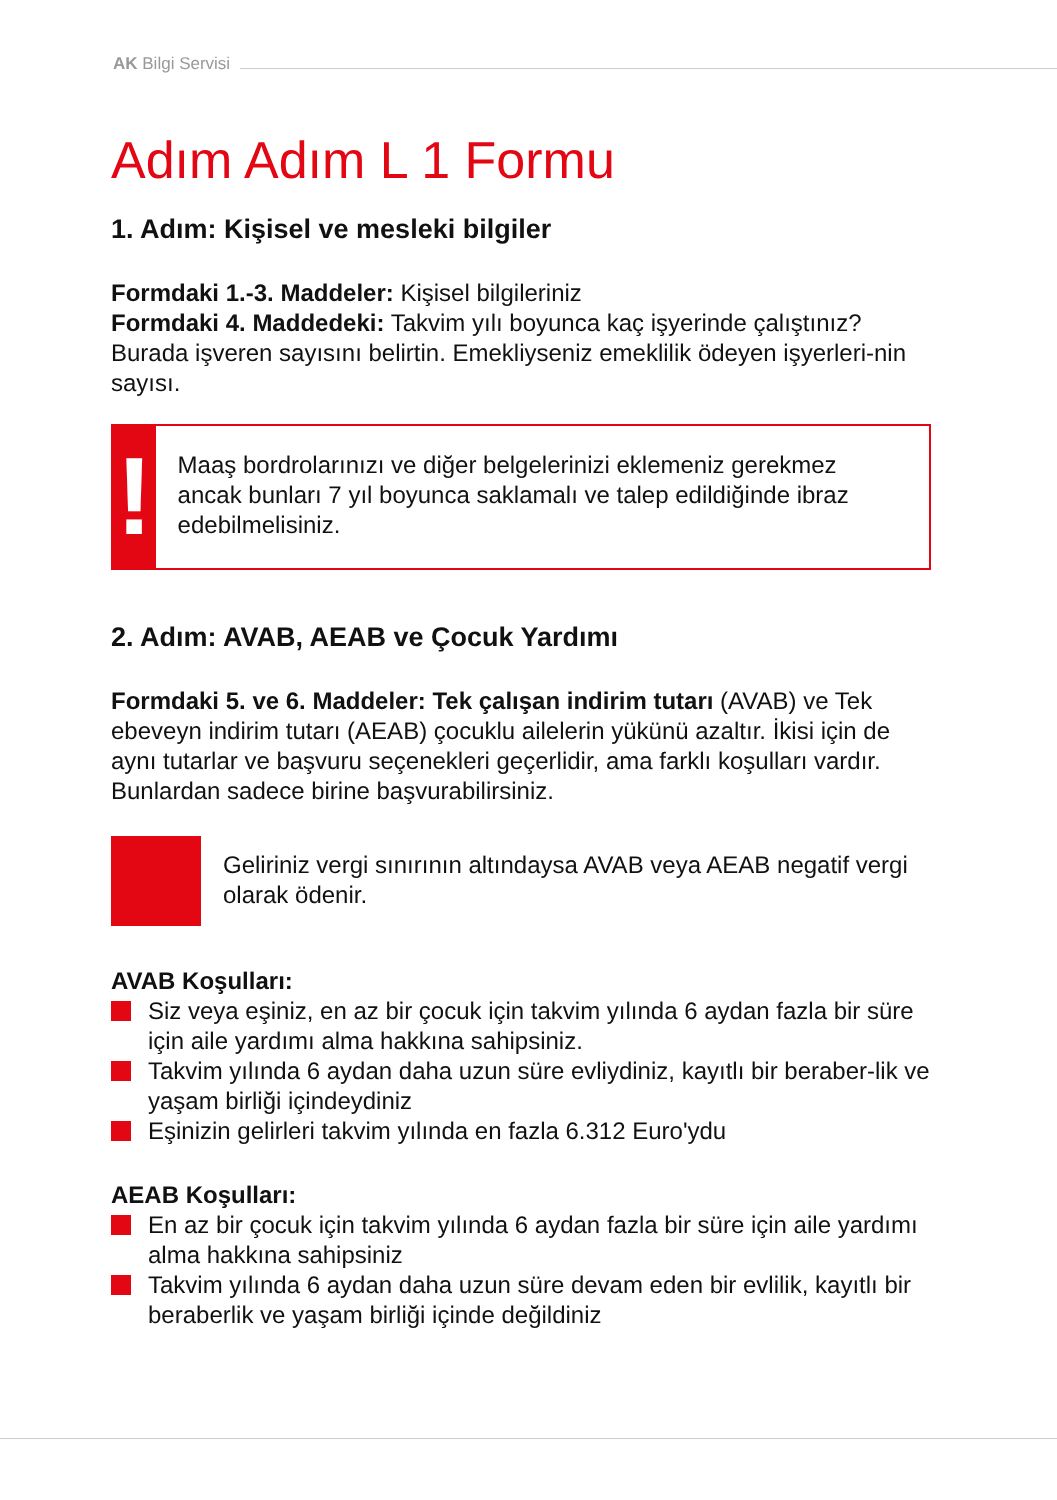AK Bilgi Servisi
Adım Adım L 1 Formu
1. Adım: Kişisel ve mesleki bilgiler
Formdaki 1.-3. Maddeler: Kişisel bilgileriniz
Formdaki 4. Maddedeki: Takvim yılı boyunca kaç işyerinde çalıştınız? Burada işveren sayısını belirtin. Emekliyseniz emeklilik ödeyen işyerleri-nin sayısı.
!
Maaş bordrolarınızı ve diğer belgelerinizi eklemeniz gerekmez ancak bunları 7 yıl boyunca saklamalı ve talep edildiğinde ibraz edebilmelisiniz.
2. Adım: AVAB, AEAB ve Çocuk Yardımı
Formdaki 5. ve 6. Maddeler: Tek çalışan indirim tutarı (AVAB) ve Tek ebeveyn indirim tutarı (AEAB) çocuklu ailelerin yükünü azaltır. İkisi için de aynı tutarlar ve başvuru seçenekleri geçerlidir, ama farklı koşulları vardır. Bunlardan sadece birine başvurabilirsiniz.
Geliriniz vergi sınırının altındaysa AVAB veya AEAB negatif vergi olarak ödenir.
AVAB Koşulları:
Siz veya eşiniz, en az bir çocuk için takvim yılında 6 aydan fazla bir süre için aile yardımı alma hakkına sahipsiniz.
Takvim yılında 6 aydan daha uzun süre evliydiniz, kayıtlı bir beraber-lik ve yaşam birliği içindeydiniz
Eşinizin gelirleri takvim yılında en fazla 6.312 Euro'ydu
AEAB Koşulları:
En az bir çocuk için takvim yılında 6 aydan fazla bir süre için aile yardımı alma hakkına sahipsiniz
Takvim yılında 6 aydan daha uzun süre devam eden bir evlilik, kayıtlı bir beraberlik ve yaşam birliği içinde değildiniz